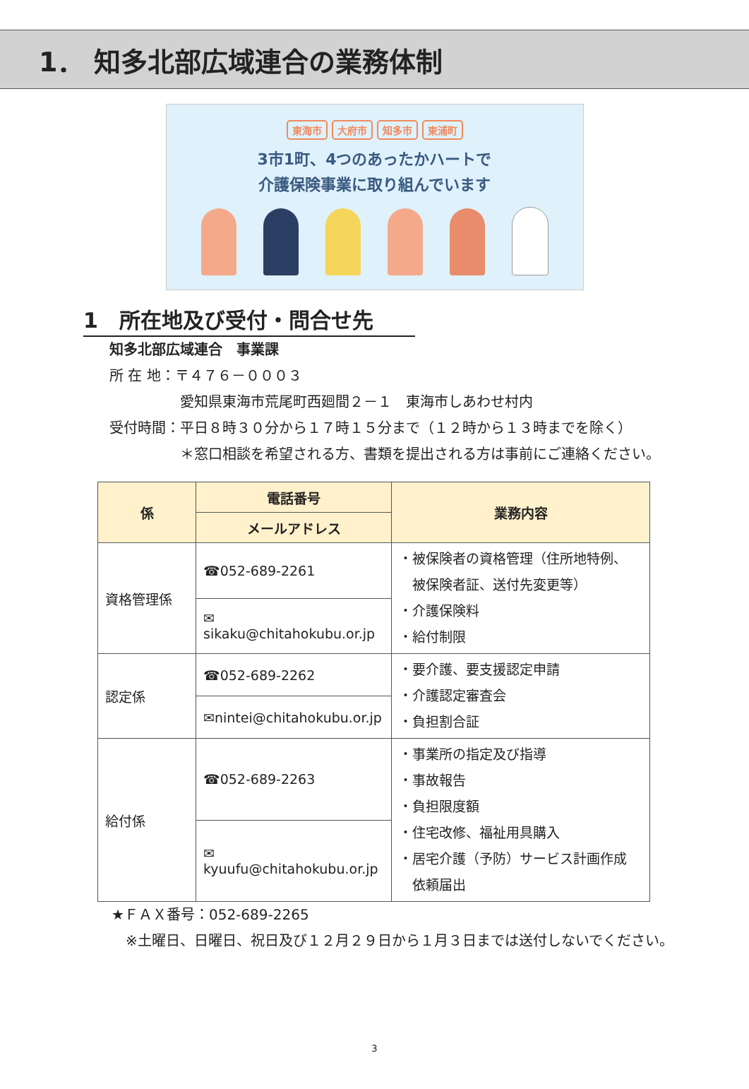1． 知多北部広域連合の業務体制
東海市 大府市 知多市 東浦町
3市1町、4つのあったかハートで
介護保険事業に取り組んでいます
1　所在地及び受付・問合せ先
知多北部広域連合　事業課
所 在 地：〒４７６－０００３
　　　　　愛知県東海市荒尾町西廻間２－１　東海市しあわせ村内
受付時間：平日８時３０分から１７時１５分まで（１２時から１３時までを除く）
　　　　　＊窓口相談を希望される方、書類を提出される方は事前にご連絡ください。
| 係 | 電話番号 | 業務内容 |
| --- | --- | --- |
| | メールアドレス | |
| 資格管理係 | ☎052-689-2261 | ・被保険者の資格管理（住所地特例、 被保険者証、送付先変更等） ・介護保険料 ・給付制限 |
| | ✉sikaku@chitahokubu.or.jp | |
| 認定係 | ☎052-689-2262 | ・要介護、要支援認定申請 ・介護認定審査会 ・負担割合証 |
| | ✉nintei@chitahokubu.or.jp | |
| 給付係 | ☎052-689-2263 | ・事業所の指定及び指導 ・事故報告 ・負担限度額 ・住宅改修、福祉用具購入 ・居宅介護（予防）サービス計画作成 依頼届出 |
| | ✉kyuufu@chitahokubu.or.jp | |
★ＦＡＸ番号：052-689-2265
　※土曜日、日曜日、祝日及び１２月２９日から１月３日までは送付しないでください。
3